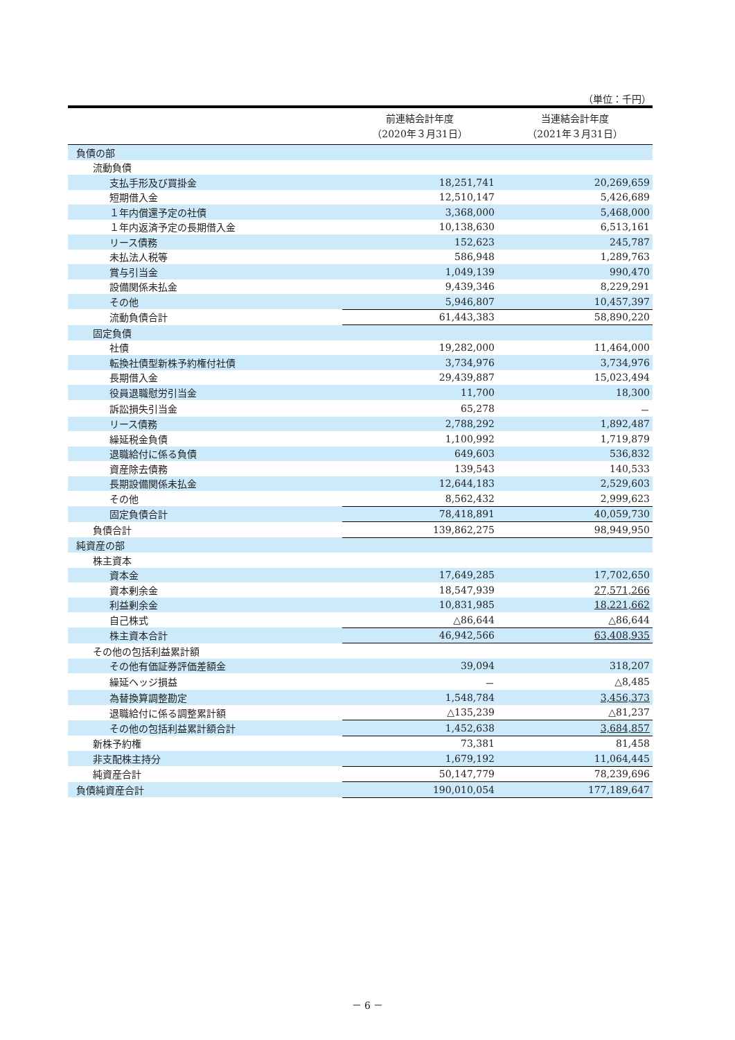（単位：千円）
| | 前連結会計年度 （2020年３月31日） | 当連結会計年度 （2021年３月31日） |
| --- | --- | --- |
| 負債の部 | | |
| 流動負債 | | |
| 支払手形及び買掛金 | 18,251,741 | 20,269,659 |
| 短期借入金 | 12,510,147 | 5,426,689 |
| １年内償還予定の社債 | 3,368,000 | 5,468,000 |
| １年内返済予定の長期借入金 | 10,138,630 | 6,513,161 |
| リース債務 | 152,623 | 245,787 |
| 未払法人税等 | 586,948 | 1,289,763 |
| 賞与引当金 | 1,049,139 | 990,470 |
| 設備関係未払金 | 9,439,346 | 8,229,291 |
| その他 | 5,946,807 | 10,457,397 |
| 流動負債合計 | 61,443,383 | 58,890,220 |
| 固定負債 | | |
| 社債 | 19,282,000 | 11,464,000 |
| 転換社債型新株予約権付社債 | 3,734,976 | 3,734,976 |
| 長期借入金 | 29,439,887 | 15,023,494 |
| 役員退職慰労引当金 | 11,700 | 18,300 |
| 訴訟損失引当金 | 65,278 | － |
| リース債務 | 2,788,292 | 1,892,487 |
| 繰延税金負債 | 1,100,992 | 1,719,879 |
| 退職給付に係る負債 | 649,603 | 536,832 |
| 資産除去債務 | 139,543 | 140,533 |
| 長期設備関係未払金 | 12,644,183 | 2,529,603 |
| その他 | 8,562,432 | 2,999,623 |
| 固定負債合計 | 78,418,891 | 40,059,730 |
| 負債合計 | 139,862,275 | 98,949,950 |
| 純資産の部 | | |
| 株主資本 | | |
| 資本金 | 17,649,285 | 17,702,650 |
| 資本剰余金 | 18,547,939 | 27,571,266 |
| 利益剰余金 | 10,831,985 | 18,221,662 |
| 自己株式 | △86,644 | △86,644 |
| 株主資本合計 | 46,942,566 | 63,408,935 |
| その他の包括利益累計額 | | |
| その他有価証券評価差額金 | 39,094 | 318,207 |
| 繰延ヘッジ損益 | － | △8,485 |
| 為替換算調整勘定 | 1,548,784 | 3,456,373 |
| 退職給付に係る調整累計額 | △135,239 | △81,237 |
| その他の包括利益累計額合計 | 1,452,638 | 3,684,857 |
| 新株予約権 | 73,381 | 81,458 |
| 非支配株主持分 | 1,679,192 | 11,064,445 |
| 純資産合計 | 50,147,779 | 78,239,696 |
| 負債純資産合計 | 190,010,054 | 177,189,647 |
－ 6 －